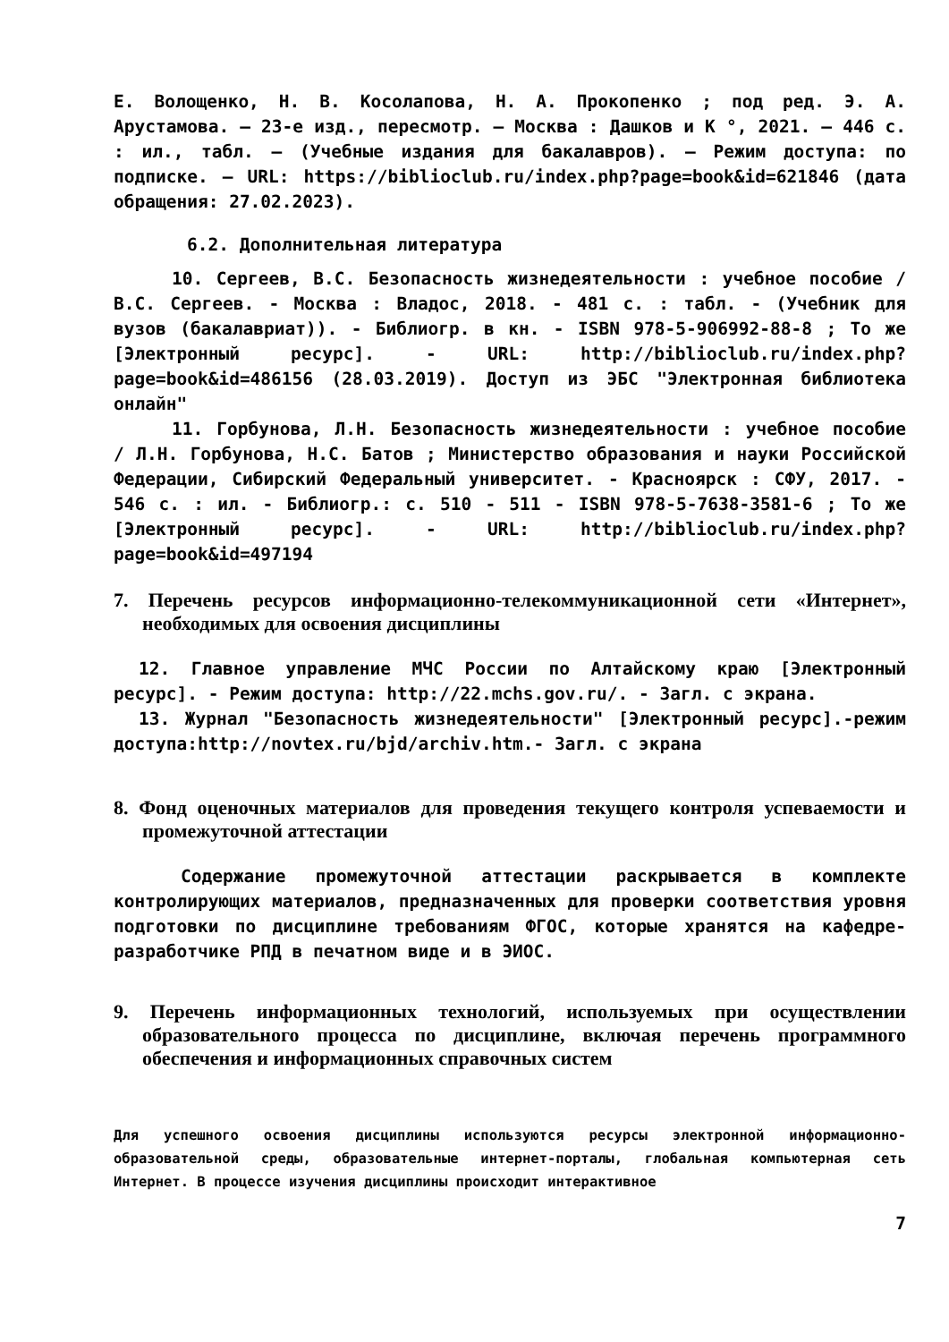Е. Волощенко, Н. В. Косолапова, Н. А. Прокопенко ; под ред. Э. А. Арустамова. – 23-е изд., пересмотр. – Москва : Дашков и К °, 2021. – 446 с. : ил., табл. – (Учебные издания для бакалавров). – Режим доступа: по подписке. – URL: https://biblioclub.ru/index.php?page=book&id=621846 (дата обращения: 27.02.2023).
6.2. Дополнительная литература
10. Сергеев, В.С. Безопасность жизнедеятельности : учебное пособие / В.С. Сергеев. - Москва : Владос, 2018. - 481 с. : табл. - (Учебник для вузов (бакалавриат)). - Библиогр. в кн. - ISBN 978-5-906992-88-8 ; То же [Электронный ресурс]. - URL: http://biblioclub.ru/index.php?page=book&id=486156 (28.03.2019). Доступ из ЭБС "Электронная библиотека онлайн"
11. Горбунова, Л.Н. Безопасность жизнедеятельности : учебное пособие / Л.Н. Горбунова, Н.С. Батов ; Министерство образования и науки Российской Федерации, Сибирский Федеральный университет. - Красноярск : СФУ, 2017. - 546 с. : ил. - Библиогр.: с. 510 - 511 - ISBN 978-5-7638-3581-6 ; То же [Электронный ресурс]. - URL: http://biblioclub.ru/index.php?page=book&id=497194
7. Перечень ресурсов информационно-телекоммуникационной сети «Интернет», необходимых для освоения дисциплины
12. Главное управление МЧС России по Алтайскому краю [Электронный ресурс]. - Режим доступа: http://22.mchs.gov.ru/. - Загл. с экрана.
13. Журнал "Безопасность жизнедеятельности" [Электронный ресурс].-режим доступа:http://novtex.ru/bjd/archiv.htm.- Загл. с экрана
8. Фонд оценочных материалов для проведения текущего контроля успеваемости и промежуточной аттестации
Содержание промежуточной аттестации раскрывается в комплекте контролирующих материалов, предназначенных для проверки соответствия уровня подготовки по дисциплине требованиям ФГОС, которые хранятся на кафедре-разработчике РПД в печатном виде и в ЭИОС.
9. Перечень информационных технологий, используемых при осуществлении образовательного процесса по дисциплине, включая перечень программного обеспечения и информационных справочных систем
Для успешного освоения дисциплины используются ресурсы электронной информационно-образовательной среды, образовательные интернет-порталы, глобальная компьютерная сеть Интернет. В процессе изучения дисциплины происходит интерактивное
7